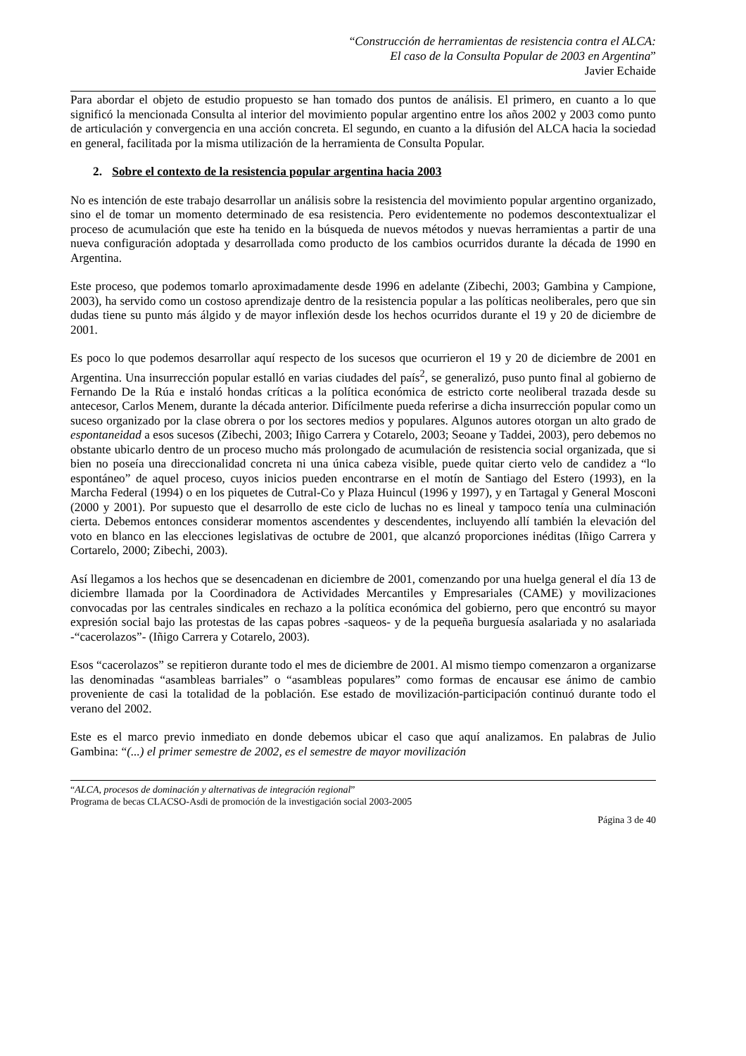“Construcción de herramientas de resistencia contra el ALCA:
El caso de la Consulta Popular de 2003 en Argentina”
Javier Echaide
Para abordar el objeto de estudio propuesto se han tomado dos puntos de análisis. El primero, en cuanto a lo que significó la mencionada Consulta al interior del movimiento popular argentino entre los años 2002 y 2003 como punto de articulación y convergencia en una acción concreta. El segundo, en cuanto a la difusión del ALCA hacia la sociedad en general, facilitada por la misma utilización de la herramienta de Consulta Popular.
2. Sobre el contexto de la resistencia popular argentina hacia 2003
No es intención de este trabajo desarrollar un análisis sobre la resistencia del movimiento popular argentino organizado, sino el de tomar un momento determinado de esa resistencia. Pero evidentemente no podemos descontextualizar el proceso de acumulación que este ha tenido en la búsqueda de nuevos métodos y nuevas herramientas a partir de una nueva configuración adoptada y desarrollada como producto de los cambios ocurridos durante la década de 1990 en Argentina.
Este proceso, que podemos tomarlo aproximadamente desde 1996 en adelante (Zibechi, 2003; Gambina y Campione, 2003), ha servido como un costoso aprendizaje dentro de la resistencia popular a las políticas neoliberales, pero que sin dudas tiene su punto más álgido y de mayor inflexión desde los hechos ocurridos durante el 19 y 20 de diciembre de 2001.
Es poco lo que podemos desarrollar aquí respecto de los sucesos que ocurrieron el 19 y 20 de diciembre de 2001 en Argentina. Una insurrección popular estalló en varias ciudades del país<sup>2</sup>, se generalizó, puso punto final al gobierno de Fernando De la Rúa e instaló hondas críticas a la política económica de estricto corte neoliberal trazada desde su antecesor, Carlos Menem, durante la década anterior. Difícilmente pueda referirse a dicha insurrección popular como un suceso organizado por la clase obrera o por los sectores medios y populares. Algunos autores otorgan un alto grado de espontaneidad a esos sucesos (Zibechi, 2003; Iñigo Carrera y Cotarelo, 2003; Seoane y Taddei, 2003), pero debemos no obstante ubicarlo dentro de un proceso mucho más prolongado de acumulación de resistencia social organizada, que si bien no poseía una direccionalidad concreta ni una única cabeza visible, puede quitar cierto velo de candidez a “lo espontáneo” de aquel proceso, cuyos inicios pueden encontrarse en el motín de Santiago del Estero (1993), en la Marcha Federal (1994) o en los piquetes de Cutral-Co y Plaza Huincul (1996 y 1997), y en Tartagal y General Mosconi (2000 y 2001). Por supuesto que el desarrollo de este ciclo de luchas no es lineal y tampoco tenía una culminación cierta. Debemos entonces considerar momentos ascendentes y descendentes, incluyendo allí también la elevación del voto en blanco en las elecciones legislativas de octubre de 2001, que alcanzó proporciones inéditas (Iñigo Carrera y Cortarelo, 2000; Zibechi, 2003).
Así llegamos a los hechos que se desencadenan en diciembre de 2001, comenzando por una huelga general el día 13 de diciembre llamada por la Coordinadora de Actividades Mercantiles y Empresariales (CAME) y movilizaciones convocadas por las centrales sindicales en rechazo a la política económica del gobierno, pero que encontró su mayor expresión social bajo las protestas de las capas pobres -saqueos- y de la pequeña burguesía asalariada y no asalariada -“cacerolazos”- (Iñigo Carrera y Cotarelo, 2003).
Esos “cacerolazos” se repitieron durante todo el mes de diciembre de 2001. Al mismo tiempo comenzaron a organizarse las denominadas “asambleas barriales” o “asambleas populares” como formas de encausar ese ánimo de cambio proveniente de casi la totalidad de la población. Ese estado de movilización-participación continuó durante todo el verano del 2002.
Este es el marco previo inmediato en donde debemos ubicar el caso que aquí analizamos. En palabras de Julio Gambina: “(...) el primer semestre de 2002, es el semestre de mayor movilización
“ALCA, procesos de dominación y alternativas de integración regional”
Programa de becas CLACSO-Asdi de promoción de la investigación social 2003-2005
Página 3 de 40